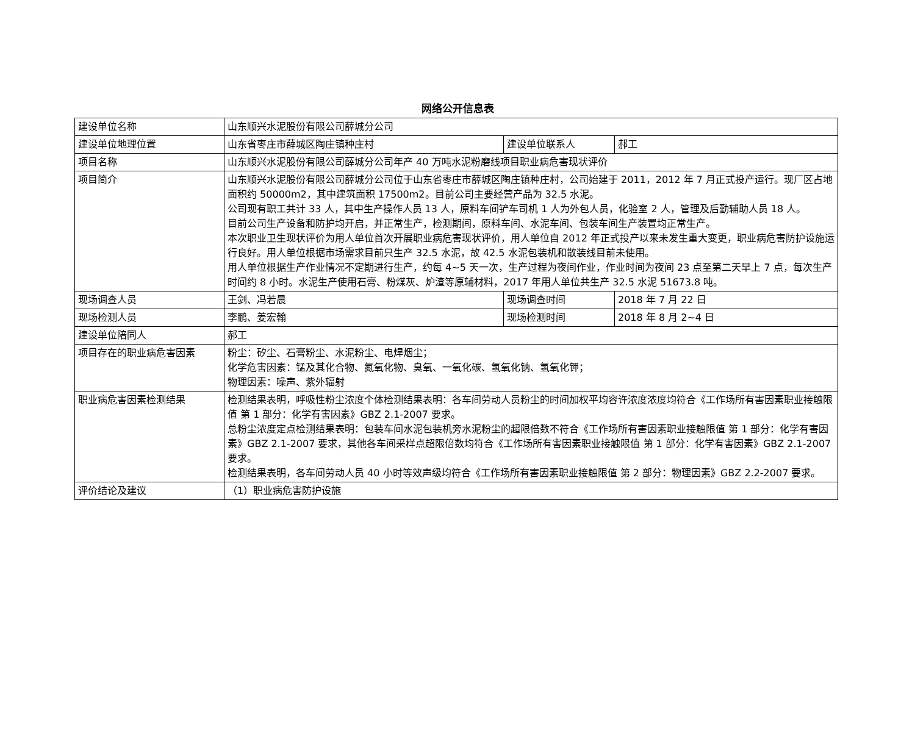网络公开信息表
| 建设单位名称 | 山东顺兴水泥股份有限公司薛城分公司 | | |
| 建设单位地理位置 | 山东省枣庄市薛城区陶庄镇种庄村 | 建设单位联系人 | 郝工 |
| 项目名称 | 山东顺兴水泥股份有限公司薛城分公司年产 40 万吨水泥粉磨线项目职业病危害现状评价 | | |
| 项目简介 | 山东顺兴水泥股份有限公司薛城分公司位于山东省枣庄市薛城区陶庄镇种庄村，公司始建于 2011，2012 年 7 月正式投产运行。现厂区占地面积约 50000m2，其中建筑面积 17500m2。目前公司主要经营产品为 32.5 水泥。 公司现有职工共计 33 人，其中生产操作人员 13 人，原料车间铲车司机 1 人为外包人员，化验室 2 人，管理及后勤辅助人员 18 人。 目前公司生产设备和防护均开启，并正常生产，检测期间，原料车间、水泥车间、包装车间生产装置均正常生产。 本次职业卫生现状评价为用人单位首次开展职业病危害现状评价，用人单位自 2012 年正式投产以来未发生重大变更，职业病危害防护设施运行良好。用人单位根据市场需求目前只生产 32.5 水泥，故 42.5 水泥包装机和散装线目前未使用。 用人单位根据生产作业情况不定期进行生产，约每 4~5 天一次，生产过程为夜间作业，作业时间为夜间 23 点至第二天早上 7 点，每次生产时间约 8 小时。水泥生产使用石膏、粉煤灰、炉渣等原辅材料，2017 年用人单位共生产 32.5 水泥 51673.8 吨。 | | |
| 现场调查人员 | 王剑、冯若晨 | 现场调查时间 | 2018 年 7 月 22 日 |
| 现场检测人员 | 李鹏、姜宏翰 | 现场检测时间 | 2018 年 8 月 2~4 日 |
| 建设单位陪同人 | 郝工 | | |
| 项目存在的职业病危害因素 | 粉尘：矽尘、石膏粉尘、水泥粉尘、电焊烟尘； 化学危害因素：锰及其化合物、氮氧化物、臭氧、一氧化碳、氢氧化钠、氢氧化钾； 物理因素：噪声、紫外辐射 | | |
| 职业病危害因素检测结果 | 检测结果表明，呼吸性粉尘浓度个体检测结果表明：各车间劳动人员粉尘的时间加权平均容许浓度浓度均符合《工作场所有害因素职业接触限值 第 1 部分：化学有害因素》GBZ 2.1-2007 要求。 总粉尘浓度定点检测结果表明：包装车间水泥包装机旁水泥粉尘的超限倍数不符合《工作场所有害因素职业接触限值 第 1 部分：化学有害因素》GBZ 2.1-2007 要求，其他各车间采样点超限倍数均符合《工作场所有害因素职业接触限值 第 1 部分：化学有害因素》GBZ 2.1-2007 要求。 检测结果表明，各车间劳动人员 40 小时等效声级均符合《工作场所有害因素职业接触限值 第 2 部分：物理因素》GBZ 2.2-2007 要求。 | | |
| 评价结论及建议 | （1）职业病危害防护设施 | | |